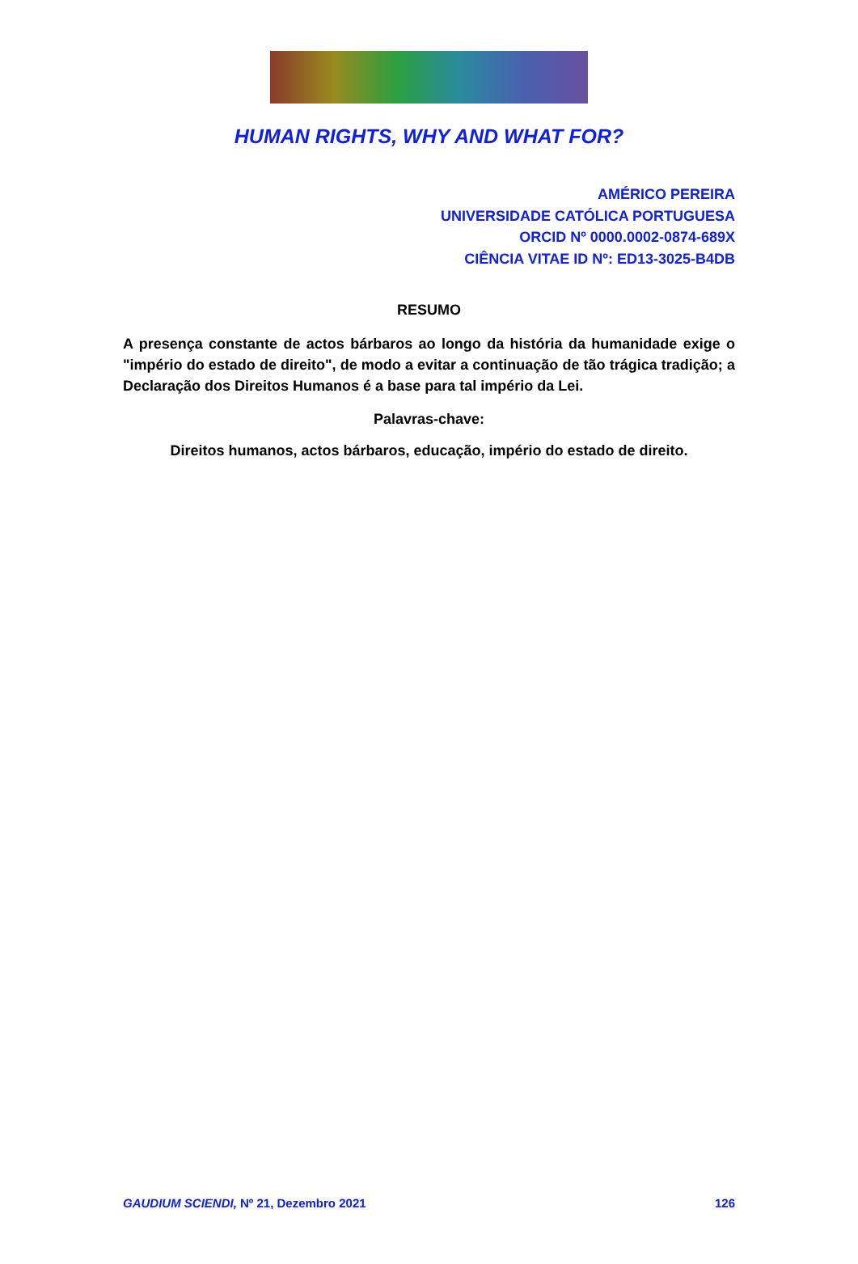HUMAN RIGHTS, WHY AND WHAT FOR?
AMÉRICO PEREIRA
UNIVERSIDADE CATÓLICA PORTUGUESA
ORCID Nº 0000.0002-0874-689X
CIÊNCIA VITAE ID Nº: ED13-3025-B4DB
RESUMO
A presença constante de actos bárbaros ao longo da história da humanidade exige o "império do estado de direito", de modo a evitar a continuação de tão trágica tradição; a Declaração dos Direitos Humanos é a base para tal império da Lei.
Palavras-chave:
Direitos humanos, actos bárbaros, educação, império do estado de direito.
GAUDIUM SCIENDI, Nº 21, Dezembro 2021 126